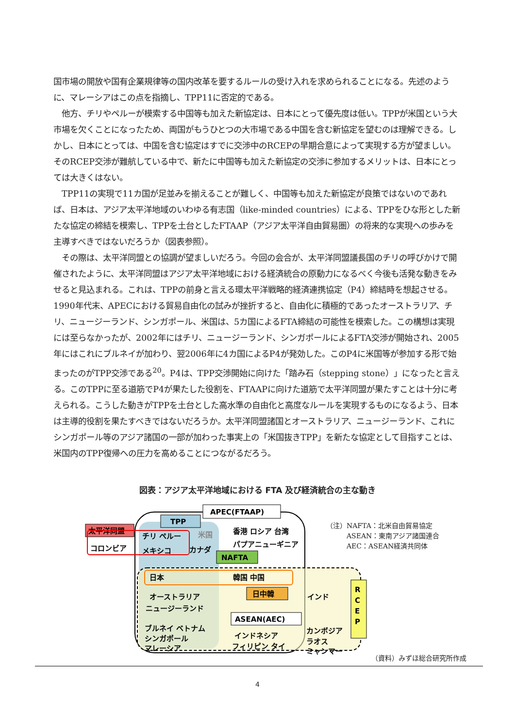国市場の開放や国有企業規律等の国内改革を要するルールの受け入れを求められることになる。先述のように、マレーシアはこの点を指摘し、TPP11に否定的である。
　他方、チリやペルーが模索する中国等も加えた新協定は、日本にとって優先度は低い。TPPが米国という大市場を欠くことになったため、両国がもうひとつの大市場である中国を含む新協定を望むのは理解できる。しかし、日本にとっては、中国を含む協定はすでに交渉中のRCEPの早期合意によって実現する方が望ましい。そのRCEP交渉が難航している中で、新たに中国等も加えた新協定の交渉に参加するメリットは、日本にとっては大きくはない。
　TPP11の実現で11カ国が足並みを揃えることが難しく、中国等も加えた新協定が良策ではないのであれば、日本は、アジア太平洋地域のいわゆる有志国（like-minded countries）による、TPPをひな形とした新たな協定の締結を模索し、TPPを土台としたFTAAP（アジア太平洋自由貿易圏）の将来的な実現への歩みを主導すべきではないだろうか（図表参照）。
　その際は、太平洋同盟との協調が望ましいだろう。今回の会合が、太平洋同盟議長国のチリの呼びかけで開催されたように、太平洋同盟はアジア太平洋地域における経済統合の原動力になるべく今後も活発な動きをみせると見込まれる。これは、TPPの前身と言える環太平洋戦略的経済連携協定（P4）締結時を想起させる。1990年代末、APECにおける貿易自由化の試みが挫折すると、自由化に積極的であったオーストラリア、チリ、ニュージーランド、シンガポール、米国は、5カ国によるFTA締結の可能性を模索した。この構想は実現には至らなかったが、2002年にはチリ、ニュージーランド、シンガポールによるFTA交渉が開始され、2005年にはこれにブルネイが加わり、翌2006年に4カ国によるP4が発効した。このP4に米国等が参加する形で始まったのがTPP交渉である<sup>20</sup>。P4は、TPP交渉開始に向けた「踏み石（stepping stone）」になったと言える。このTPPに至る道筋でP4が果たした役割を、FTAAPに向けた道筋で太平洋同盟が果たすことは十分に考えられる。こうした動きがTPPを土台とした高水準の自由化と高度なルールを実現するものになるよう、日本は主導的役割を果たすべきではないだろうか。太平洋同盟諸国とオーストラリア、ニュージーランド、これにシンガポール等のアジア諸国の一部が加わった事実上の「米国抜きTPP」を新たな協定として目指すことは、米国内のTPP復帰への圧力を高めることにつながるだろう。
図表：アジア太平洋地域における FTA 及び経済統合の主な動き
太平洋同盟
コロンビア
TPP
APEC(FTAAP)
チリ ペルー
米国
メキシコ
カナダ
NAFTA
香港 ロシア 台湾
パプアニューギニア
日本
韓国 中国
日中韓
オーストラリア
ニュージーランド
インド
ASEAN(AEC)
ブルネイ ベトナム
シンガポール
マレーシア
インドネシア
フィリピン タイ
カンボジア
ラオス
ミャンマー
R
C
E
P
（注）NAFTA：北米自由貿易協定
　　　ASEAN：東南アジア諸国連合
　　　AEC：ASEAN経済共同体
（資料）みずほ総合研究所作成
4